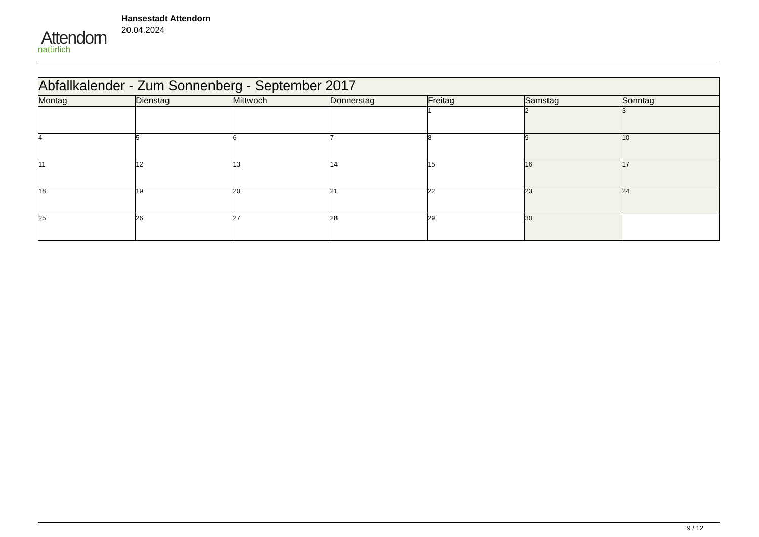Attendorn
natürlich
Hansestadt Attendorn
20.04.2024
| Abfallkalender - Zum Sonnenberg - September 2017 | | | | | | |
| Montag | Dienstag | Mittwoch | Donnerstag | Freitag | Samstag | Sonntag |
| | | | | 1 | 2 | 3 |
| 4 | 5 | 6 | 7 | 8 | 9 | 10 |
| 11 | 12 | 13 | 14 | 15 | 16 | 17 |
| 18 | 19 | 20 | 21 | 22 | 23 | 24 |
| 25 | 26 | 27 | 28 | 29 | 30 | |
9 / 12